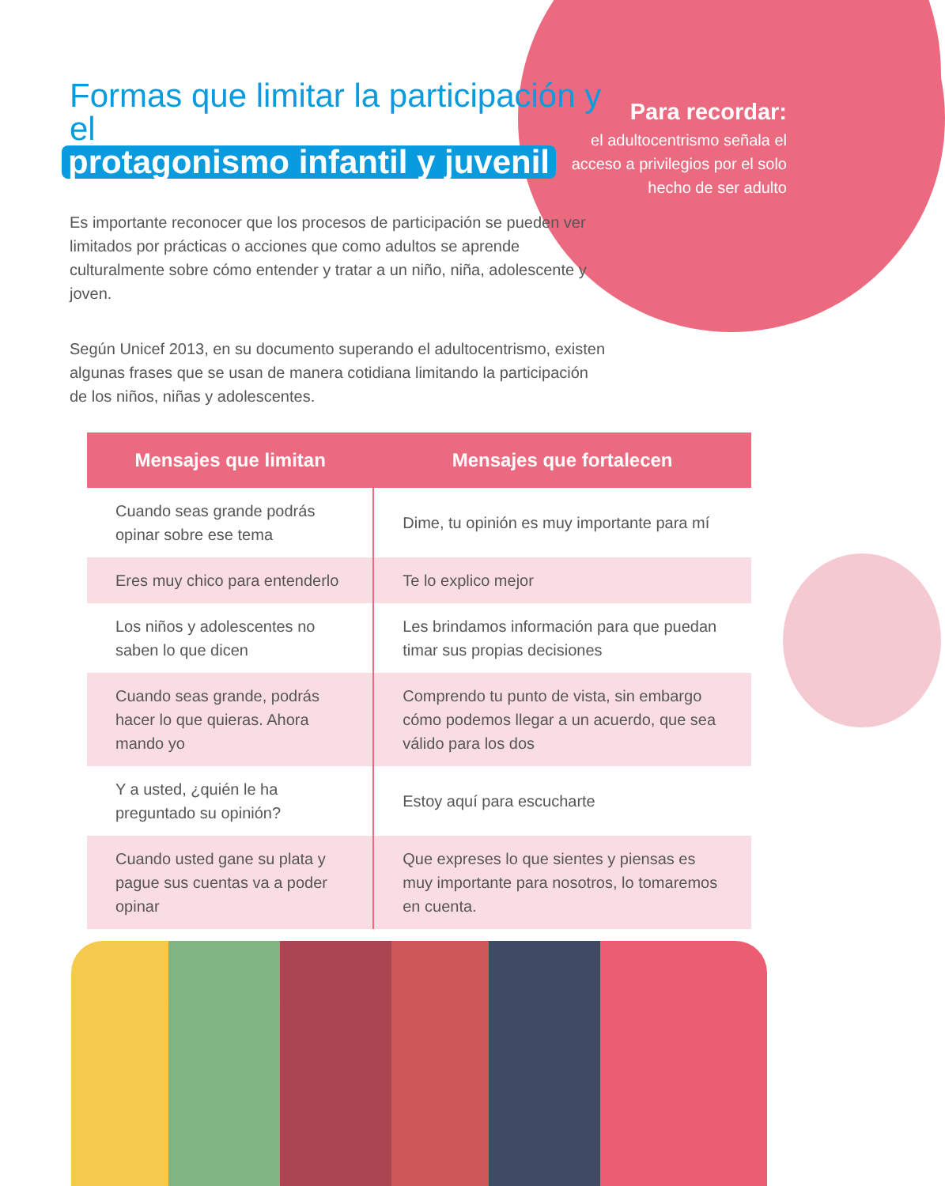Para recordar:
el adultocentrismo señala el acceso a privilegios por el solo hecho de ser adulto
Formas que limitar la participación y el
protagonismo infantil y juvenil
Es importante reconocer que los procesos de participación se pueden ver limitados por prácticas o acciones que como adultos se aprende culturalmente sobre cómo entender y tratar a un niño, niña, adolescente y joven.
Según Unicef 2013, en su documento superando el adultocentrismo, existen algunas frases que se usan de manera cotidiana limitando la participación de los niños, niñas y adolescentes.
| Mensajes que limitan | Mensajes que fortalecen |
| --- | --- |
| Cuando seas grande podrás opinar sobre ese tema | Dime, tu opinión es muy importante para mí |
| Eres muy chico para entenderlo | Te lo explico mejor |
| Los niños y adolescentes no saben lo que dicen | Les brindamos información para que puedan timar sus propias decisiones |
| Cuando seas grande, podrás hacer lo que quieras. Ahora mando yo | Comprendo tu punto de vista, sin embargo cómo podemos llegar a un acuerdo, que sea válido para los dos |
| Y a usted, ¿quién le ha preguntado su opinión? | Estoy aquí para escucharte |
| Cuando usted gane su plata y pague sus cuentas va a poder opinar | Que expreses lo que sientes y piensas es muy importante para nosotros, lo tomaremos en cuenta. |